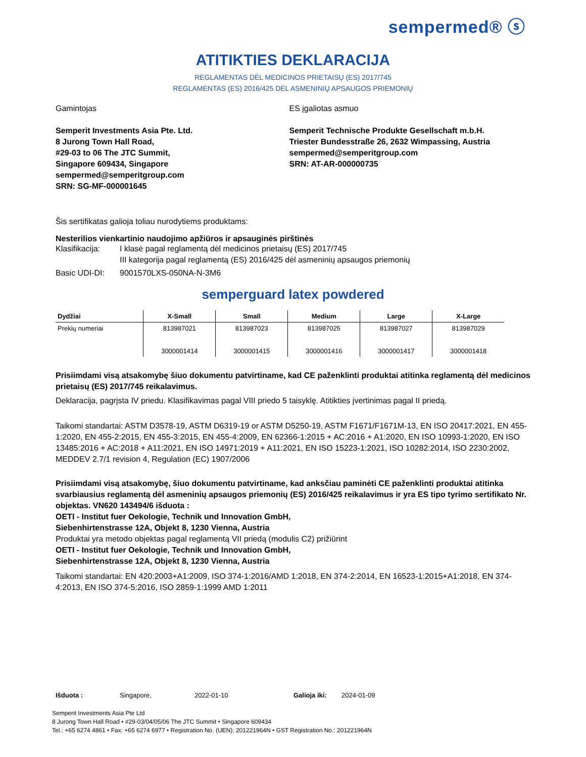sempermed® ⓢ
ATITIKTIES DEKLARACIJA
REGLAMENTAS DĖL MEDICINOS PRIETAISŲ (ES) 2017/745
REGLAMENTAS (ES) 2016/425 DĖL ASMENINIŲ APSAUGOS PRIEMONIŲ
Gamintojas
Semperit Investments Asia Pte. Ltd.
8 Jurong Town Hall Road,
#29-03 to 06 The JTC Summit,
Singapore 609434, Singapore
sempermed@semperitgroup.com
SRN: SG-MF-000001645
ES įgaliotas asmuo
Semperit Technische Produkte Gesellschaft m.b.H.
Triester Bundesstraße 26, 2632 Wimpassing, Austria
sempermed@semperitgroup.com
SRN: AT-AR-000000735
Šis sertifikatas galioja toliau nurodytiems produktams:
Nesterilios vienkartinio naudojimo apžiūros ir apsauginės pirštinės
Klasifikacija: I klasė pagal reglamentą dėl medicinos prietaisų (ES) 2017/745
III kategorija pagal reglamentą (ES) 2016/425 dėl asmeninių apsaugos priemonių
Basic UDI-DI: 9001570LXS-050NA-N-3M6
semperguard latex powdered
| Dydžiai | X-Small | Small | Medium | Large | X-Large |
| --- | --- | --- | --- | --- | --- |
| Prekių numeriai | 813987021 3000001414 | 813987023 3000001415 | 813987025 3000001416 | 813987027 3000001417 | 813987029 3000001418 |
Prisiimdami visą atsakomybę šiuo dokumentu patvirtiname, kad CE paženklinti produktai atitinka reglamentą dėl medicinos prietaisų (ES) 2017/745 reikalavimus.
Deklaracija, pagrįsta IV priedu. Klasifikavimas pagal VIII priedo 5 taisyklę. Atitikties įvertinimas pagal II priedą.
Taikomi standartai: ASTM D3578-19, ASTM D6319-19 or ASTM D5250-19, ASTM F1671/F1671M-13, EN ISO 20417:2021, EN 455-1:2020, EN 455-2:2015, EN 455-3:2015, EN 455-4:2009, EN 62366-1:2015 + AC:2016 + A1:2020, EN ISO 10993-1:2020, EN ISO 13485:2016 + AC:2018 + A11:2021, EN ISO 14971:2019 + A11:2021, EN ISO 15223-1:2021, ISO 10282:2014, ISO 2230:2002, MEDDEV 2.7/1 revision 4, Regulation (EC) 1907/2006
Prisiimdami visą atsakomybę, šiuo dokumentu patvirtiname, kad anksčiau paminėti CE paženklinti produktai atitinka svarbiausius reglamentą dėl asmeninių apsaugos priemonių (ES) 2016/425 reikalavimus ir yra ES tipo tyrimo sertifikato Nr. objektas. VN620 143494/6 išduota :
OETI - Institut fuer Oekologie, Technik und Innovation GmbH,
Siebenhirtenstrasse 12A, Objekt 8, 1230 Vienna, Austria
Produktai yra metodo objektas pagal reglamentą VII priedą (modulis C2) prižiūrint
OETI - Institut fuer Oekologie, Technik und Innovation GmbH,
Siebenhirtenstrasse 12A, Objekt 8, 1230 Vienna, Austria
Taikomi standartai: EN 420:2003+A1:2009, ISO 374-1:2016/AMD 1:2018, EN 374-2:2014, EN 16523-1:2015+A1:2018, EN 374-4:2013, EN ISO 374-5:2016, ISO 2859-1:1999 AMD 1:2011
Išduota : Singapore, 2022-01-10 Galioja iki: 2024-01-09
Semperit Investments Asia Pte Ltd
8 Jurong Town Hall Road • #29-03/04/05/06 The JTC Summit • Singapore 609434
Tel.: +65 6274 4861 • Fax: +65 6274 6977 • Registration No. (UEN): 201221964N • GST Registration No.: 201221964N